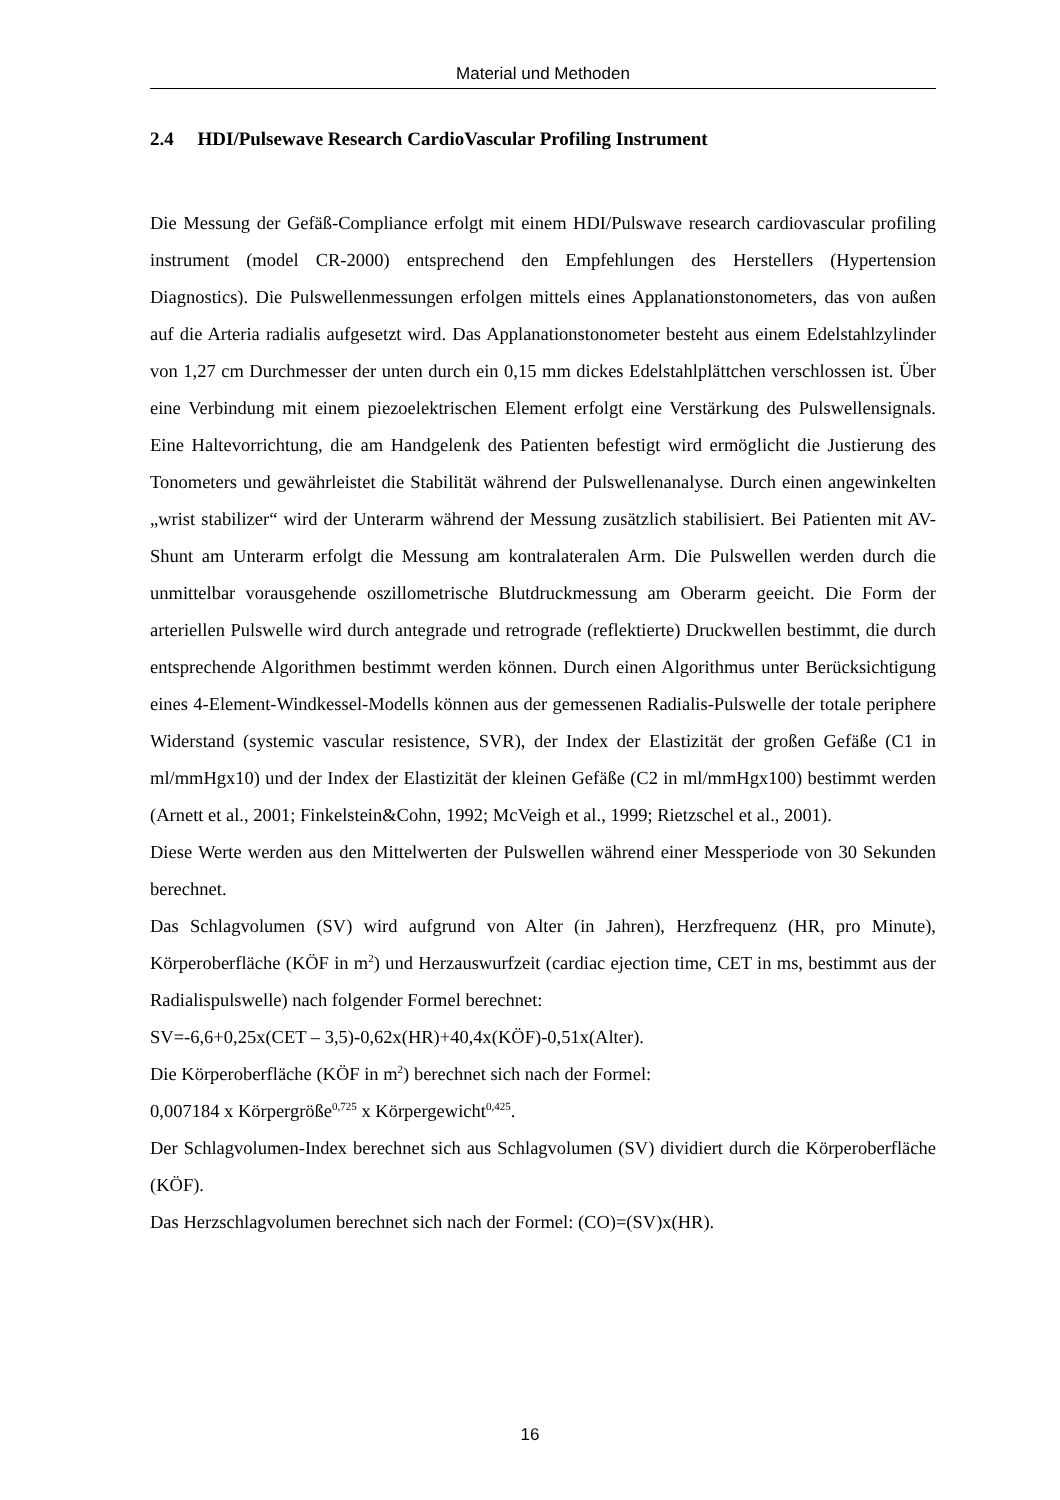Material und Methoden
2.4 HDI/Pulsewave Research CardioVascular Profiling Instrument
Die Messung der Gefäß-Compliance erfolgt mit einem HDI/Pulswave research cardiovascular profiling instrument (model CR-2000) entsprechend den Empfehlungen des Herstellers (Hypertension Diagnostics). Die Pulswellenmessungen erfolgen mittels eines Applanationstonometers, das von außen auf die Arteria radialis aufgesetzt wird. Das Applanationstonometer besteht aus einem Edelstahlzylinder von 1,27 cm Durchmesser der unten durch ein 0,15 mm dickes Edelstahlplättchen verschlossen ist. Über eine Verbindung mit einem piezoelektrischen Element erfolgt eine Verstärkung des Pulswellensignals. Eine Haltevorrichtung, die am Handgelenk des Patienten befestigt wird ermöglicht die Justierung des Tonometers und gewährleistet die Stabilität während der Pulswellenanalyse. Durch einen angewinkelten „wrist stabilizer“ wird der Unterarm während der Messung zusätzlich stabilisiert. Bei Patienten mit AV-Shunt am Unterarm erfolgt die Messung am kontralateralen Arm. Die Pulswellen werden durch die unmittelbar vorausgehende oszillometrische Blutdruckmessung am Oberarm geeicht. Die Form der arteriellen Pulswelle wird durch antegrade und retrograde (reflektierte) Druckwellen bestimmt, die durch entsprechende Algorithmen bestimmt werden können. Durch einen Algorithmus unter Berücksichtigung eines 4-Element-Windkessel-Modells können aus der gemessenen Radialis-Pulswelle der totale periphere Widerstand (systemic vascular resistence, SVR), der Index der Elastizität der großen Gefäße (C1 in ml/mmHgx10) und der Index der Elastizität der kleinen Gefäße (C2 in ml/mmHgx100) bestimmt werden (Arnett et al., 2001; Finkelstein&Cohn, 1992; McVeigh et al., 1999; Rietzschel et al., 2001).
Diese Werte werden aus den Mittelwerten der Pulswellen während einer Messperiode von 30 Sekunden berechnet.
Das Schlagvolumen (SV) wird aufgrund von Alter (in Jahren), Herzfrequenz (HR, pro Minute), Körperoberfläche (KÖF in m<sup>2</sup>) und Herzauswurfzeit (cardiac ejection time, CET in ms, bestimmt aus der Radialispulswelle) nach folgender Formel berechnet:
SV=-6,6+0,25x(CET – 3,5)-0,62x(HR)+40,4x(KÖF)-0,51x(Alter).
Die Körperoberfläche (KÖF in m<sup>2</sup>) berechnet sich nach der Formel:
0,007184 x Körpergröße<sup>0,725</sup> x Körpergewicht<sup>0,425</sup>.
Der Schlagvolumen-Index berechnet sich aus Schlagvolumen (SV) dividiert durch die Körperoberfläche (KÖF).
Das Herzschlagvolumen berechnet sich nach der Formel: (CO)=(SV)x(HR).
16